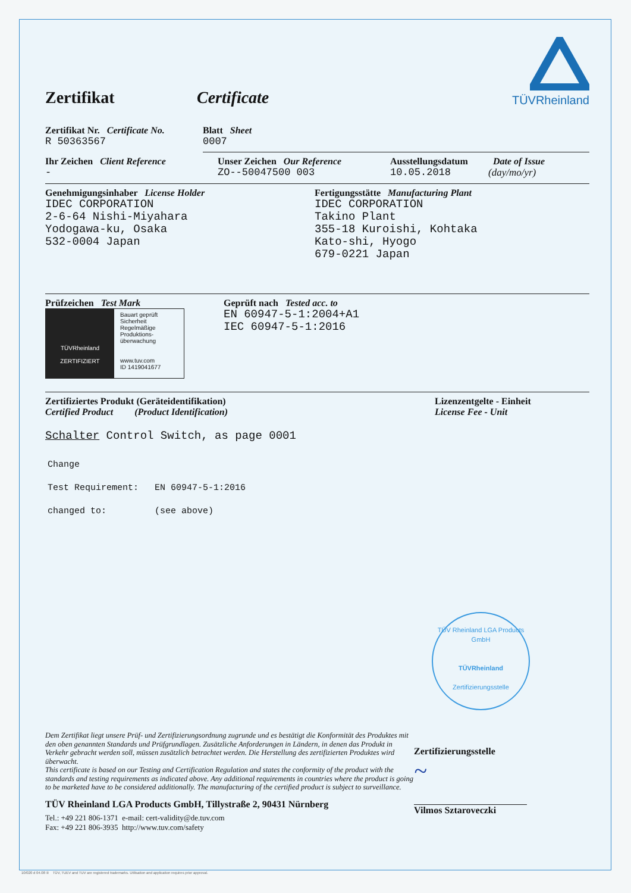Zertifikat Certificate
TÜVRheinland
Zertifikat Nr. Certificate No.
R 50363567
Blatt Sheet
0007
Ihr Zeichen Client Reference
-
Unser Zeichen Our Reference
ZO--50047500 003
Ausstellungsdatum
10.05.2018
Date of Issue
(day/mo/yr)
Genehmigungsinhaber License Holder
IDEC CORPORATION
2-6-64 Nishi-Miyahara
Yodogawa-ku, Osaka
532-0004 Japan
Fertigungsstätte Manufacturing Plant
IDEC CORPORATION
Takino Plant
355-18 Kuroishi, Kohtaka
Kato-shi, Hyogo
679-0221 Japan
Prüfzeichen Test Mark
TÜVRheinland
ZERTIFIZIERT
Bauart geprüft
Sicherheit
Regelmäßige
Produktions-
überwachung
www.tuv.com
ID 1419041677
Geprüft nach Tested acc. to
EN 60947-5-1:2004+A1
IEC 60947-5-1:2016
Zertifiziertes Produkt (Geräteidentifikation)
Certified Product (Product Identification)
Lizenzentgelte - Einheit
License Fee - Unit
Schalter Control Switch, as page 0001
Change
Test Requirement: EN 60947-5-1:2016
changed to: (see above)
TÜV Rheinland LGA Products GmbH
TÜVRheinland
Zertifizierungsstelle
Dem Zertifikat liegt unsere Prüf- und Zertifizierungsordnung zugrunde und es bestätigt die Konformität des Produktes mit den oben genannten Standards und Prüfgrundlagen. Zusätzliche Anforderungen in Ländern, in denen das Produkt in Verkehr gebracht werden soll, müssen zusätzlich betrachtet werden. Die Herstellung des zertifizierten Produktes wird überwacht.
This certificate is based on our Testing and Certification Regulation and states the conformity of the product with the standards and testing requirements as indicated above. Any additional requirements in countries where the product is going to be marketed have to be considered additionally. The manufacturing of the certified product is subject to surveillance.
TÜV Rheinland LGA Products GmbH, Tillystraße 2, 90431 Nürnberg
Tel.: +49 221 806-1371 e-mail: cert-validity@de.tuv.com
Fax: +49 221 806-3935 http://www.tuv.com/safety
Zertifizierungsstelle
~
Vilmos Sztaroveczki
10/020 d 04.08 ® TÜV, TUEV and TUV are registered trademarks. Utilisation and application requires prior approval.